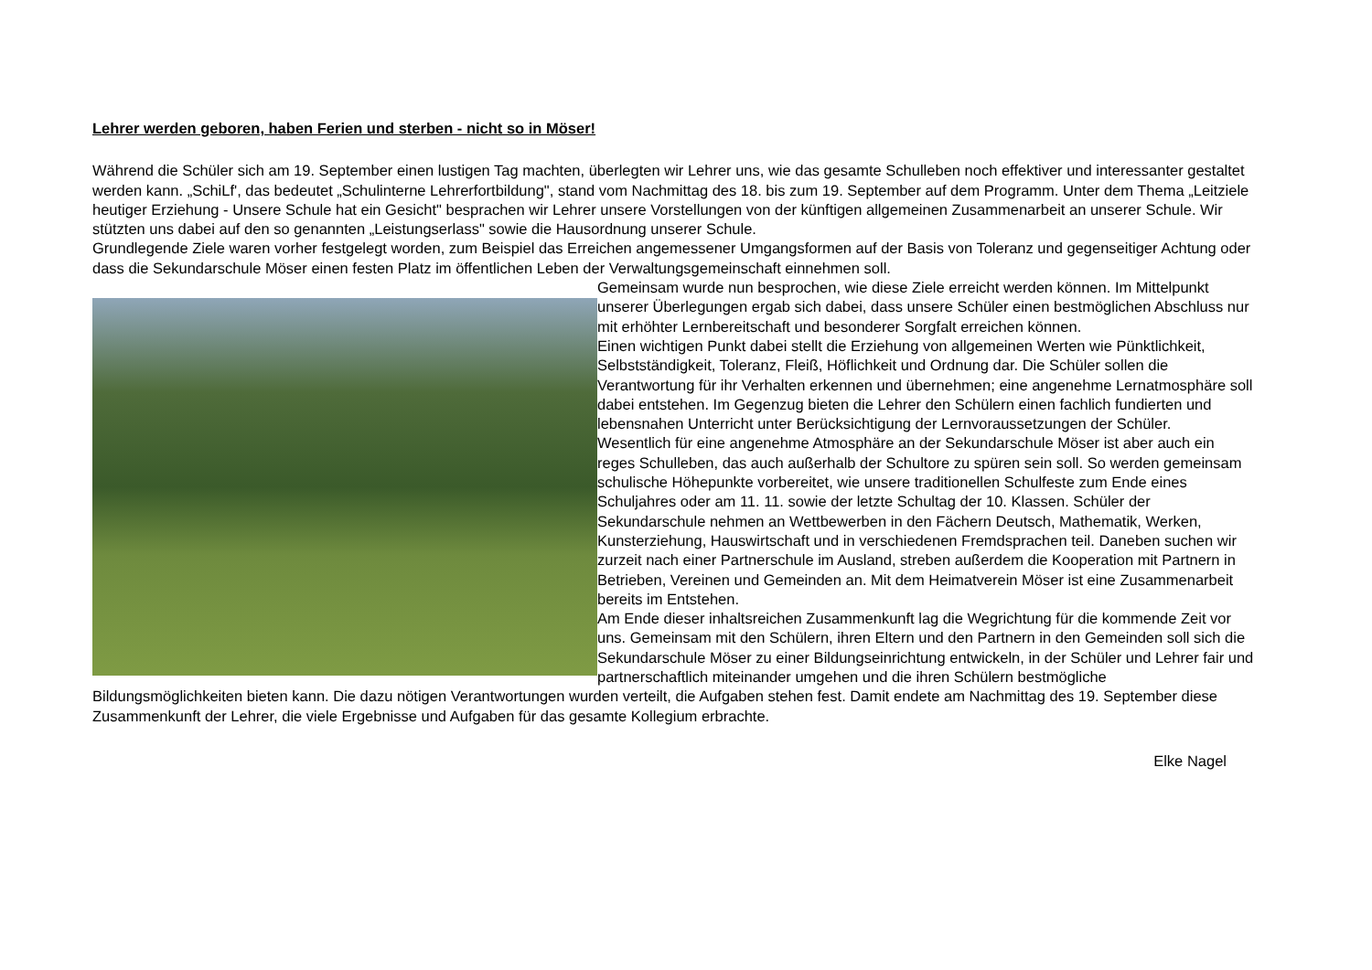Lehrer werden geboren, haben Ferien und sterben - nicht so in Möser!
Während die Schüler sich am 19. September einen lustigen Tag machten, überlegten wir Lehrer uns, wie das gesamte Schulleben noch effektiver und interessanter gestaltet werden kann. „SchiLf', das bedeutet „Schulinterne Lehrerfortbildung", stand vom Nachmittag des 18. bis zum 19. September auf dem Programm. Unter dem Thema „Leitziele heutiger Erziehung - Unsere Schule hat ein Gesicht" besprachen wir Lehrer unsere Vorstellungen von der künftigen allgemeinen Zusammenarbeit an unserer Schule. Wir stützten uns dabei auf den so genannten „Leistungserlass" sowie die Hausordnung unserer Schule.
Grundlegende Ziele waren vorher festgelegt worden, zum Beispiel das Erreichen angemessener Umgangsformen auf der Basis von Toleranz und gegenseitiger Achtung oder dass die Sekundarschule Möser einen festen Platz im öffentlichen Leben der Verwaltungsgemeinschaft einnehmen soll.
Gemeinsam wurde nun besprochen, wie diese Ziele erreicht werden können. Im Mittelpunkt unserer Überlegungen ergab sich dabei, dass unsere Schüler einen bestmöglichen Abschluss nur mit erhöhter Lernbereitschaft und besonderer Sorgfalt erreichen können.
Einen wichtigen Punkt dabei stellt die Erziehung von allgemeinen Werten wie Pünktlichkeit, Selbstständigkeit, Toleranz, Fleiß, Höflichkeit und Ordnung dar. Die Schüler sollen die Verantwortung für ihr Verhalten erkennen und übernehmen; eine angenehme Lernatmosphäre soll dabei entstehen. Im Gegenzug bieten die Lehrer den Schülern einen fachlich fundierten und lebensnahen Unterricht unter Berücksichtigung der Lernvoraussetzungen der Schüler.
Wesentlich für eine angenehme Atmosphäre an der Sekundarschule Möser ist aber auch ein reges Schulleben, das auch außerhalb der Schultore zu spüren sein soll. So werden gemeinsam schulische Höhepunkte vorbereitet, wie unsere traditionellen Schulfeste zum Ende eines Schuljahres oder am 11. 11. sowie der letzte Schultag der 10. Klassen. Schüler der Sekundarschule nehmen an Wettbewerben in den Fächern Deutsch, Mathematik, Werken, Kunsterziehung, Hauswirtschaft und in verschiedenen Fremdsprachen teil. Daneben suchen wir zurzeit nach einer Partnerschule im Ausland, streben außerdem die Kooperation mit Partnern in Betrieben, Vereinen und Gemeinden an. Mit dem Heimatverein Möser ist eine Zusammenarbeit bereits im Entstehen.
Am Ende dieser inhaltsreichen Zusammenkunft lag die Wegrichtung für die kommende Zeit vor uns. Gemeinsam mit den Schülern, ihren Eltern und den Partnern in den Gemeinden soll sich die Sekundarschule Möser zu einer Bildungseinrichtung entwickeln, in der Schüler und Lehrer fair und partnerschaftlich miteinander umgehen und die ihren Schülern bestmögliche Bildungsmöglichkeiten bieten kann. Die dazu nötigen Verantwortungen wurden verteilt, die Aufgaben stehen fest. Damit endete am Nachmittag des 19. September diese Zusammenkunft der Lehrer, die viele Ergebnisse und Aufgaben für das gesamte Kollegium erbrachte.
Elke Nagel